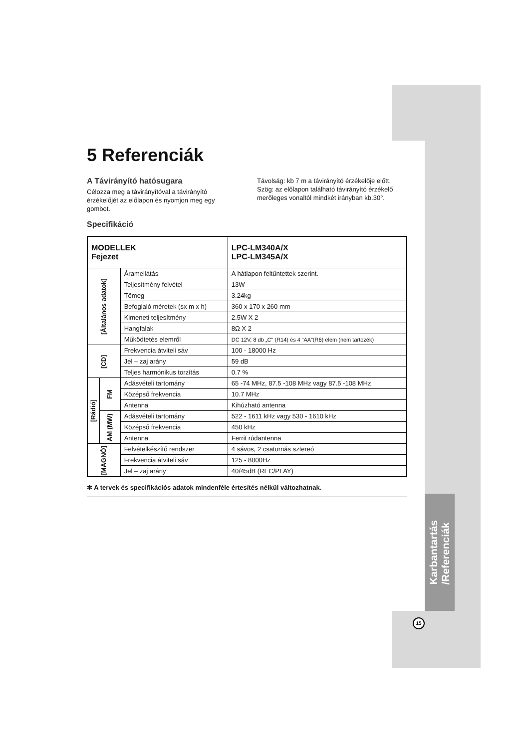Karbantartás
/Referenciák
5 Referenciák
A Távirányító hatósugara
Célozza meg a távirányítóval a távirányító érzékelőjét az előlapon és nyomjon meg egy gombot.
Távolság: kb 7 m a távirányító érzékelője előtt.
Szög: az előlapon található távirányító érzékelő merőleges vonaltól mindkét irányban kb.30°.
Specifikáció
| MODELLEK Fejezet | | | LPC-LM340A/X LPC-LM345A/X |
| --- | --- | --- | --- |
| [Általános adatok] | | Áramellátás | A hátlapon feltűntettek szerint. |
| | | Teljesítmény felvétel | 13W |
| | | Tömeg | 3.24kg |
| | | Befoglaló méretek (sx m x h) | 360 x 170 x 260 mm |
| | | Kimeneti teljesítmény | 2.5W X 2 |
| | | Hangfalak | 8Ω X 2 |
| | | Működtetés elemről | DC 12V, 8 db „C" (R14) és 4 “AA”(R6) elem (nem tartozék) |
| [CD] | | Frekvencia átviteli sáv | 100 - 18000 Hz |
| | | Jel – zaj arány | 59 dB |
| | | Teljes harmónikus torzítás | 0.7 % |
| [Rádió] | FM | Adásvételi tartomány | 65 -74 MHz, 87.5 -108 MHz vagy 87.5 -108 MHz |
| | | Középső frekvencia | 10.7 MHz |
| | | Antenna | Kihúzható antenna |
| | AM (MW) | Adásvételi tartomány | 522 - 1611 kHz vagy 530 - 1610 kHz |
| | | Középső frekvencia | 450 kHz |
| | | Antenna | Ferrit rúdantenna |
| [MAGNÓ] | | Felvételkészítő rendszer | 4 sávos, 2 csatornás sztereó |
| | | Frekvencia átviteli sáv | 125 - 8000Hz |
| | | Jel – zaj arány | 40/45dB (REC/PLAY) |
✻ A tervek és specifikációs adatok mindenféle értesítés nélkül változhatnak.
15